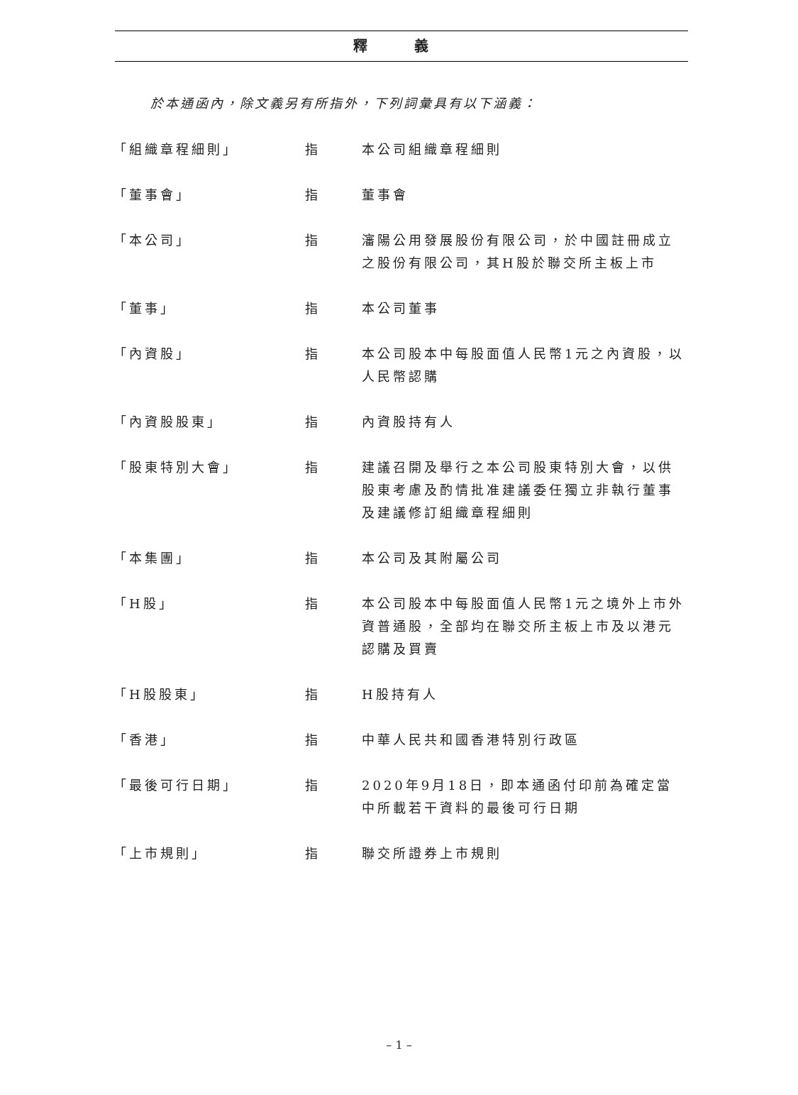釋 義
於本通函內，除文義另有所指外，下列詞彙具有以下涵義：
| 「組織章程細則」 | 指 | 本公司組織章程細則 |
| 「董事會」 | 指 | 董事會 |
| 「本公司」 | 指 | 瀋陽公用發展股份有限公司，於中國註冊成立之股份有限公司，其H股於聯交所主板上市 |
| 「董事」 | 指 | 本公司董事 |
| 「內資股」 | 指 | 本公司股本中每股面值人民幣1元之內資股，以人民幣認購 |
| 「內資股股東」 | 指 | 內資股持有人 |
| 「股東特別大會」 | 指 | 建議召開及舉行之本公司股東特別大會，以供股東考慮及酌情批准建議委任獨立非執行董事及建議修訂組織章程細則 |
| 「本集團」 | 指 | 本公司及其附屬公司 |
| 「H股」 | 指 | 本公司股本中每股面值人民幣1元之境外上市外資普通股，全部均在聯交所主板上市及以港元認購及買賣 |
| 「H股股東」 | 指 | H股持有人 |
| 「香港」 | 指 | 中華人民共和國香港特別行政區 |
| 「最後可行日期」 | 指 | 2020年9月18日，即本通函付印前為確定當中所載若干資料的最後可行日期 |
| 「上市規則」 | 指 | 聯交所證券上市規則 |
– 1 –